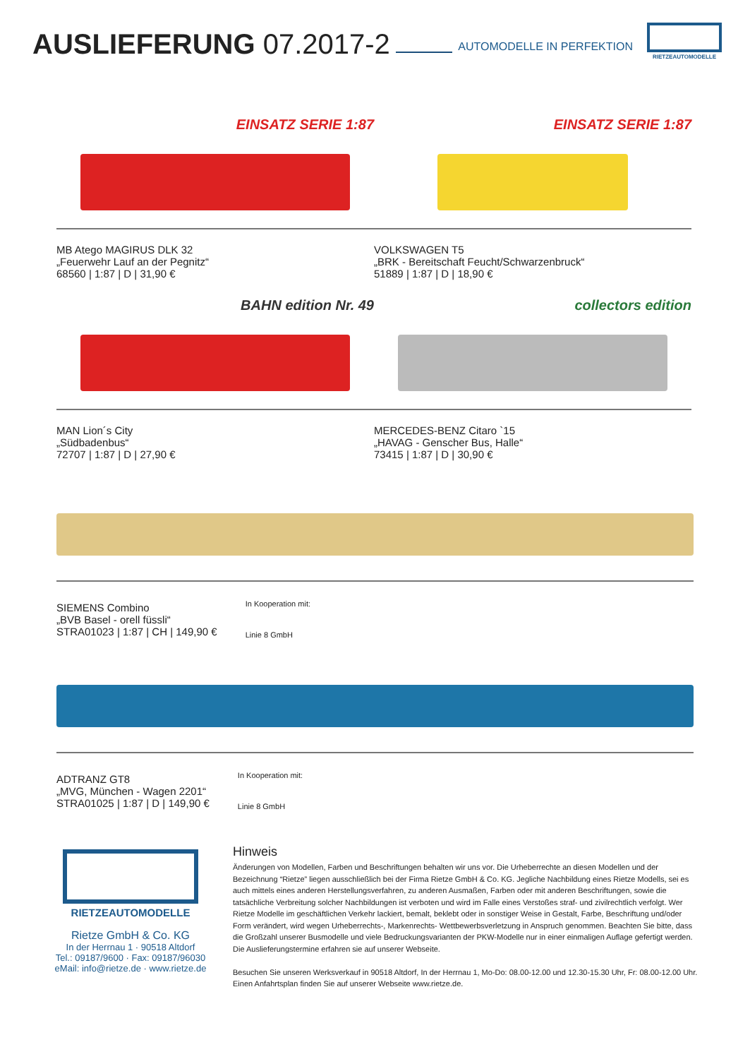AUSLIEFERUNG 07.2017-2
AUTOMODELLE IN PERFEKTION
RIETZEAUTOMODELLE
EINSATZ SERIE 1:87
MB Atego MAGIRUS DLK 32
„Feuerwehr Lauf an der Pegnitz“
68560 | 1:87 | D | 31,90 €
EINSATZ SERIE 1:87
VOLKSWAGEN T5
„BRK - Bereitschaft Feucht/Schwarzenbruck“
51889 | 1:87 | D | 18,90 €
BAHN edition Nr. 49
MAN Lion´s City
„Südbadenbus“
72707 | 1:87 | D | 27,90 €
collectors edition
MERCEDES-BENZ Citaro `15
„HAVAG - Genscher Bus, Halle“
73415 | 1:87 | D | 30,90 €
SIEMENS Combino
„BVB Basel - orell füssli“
STRA01023 | 1:87 | CH | 149,90 €
In Kooperation mit:
Linie 8 GmbH
ADTRANZ GT8
„MVG, München - Wagen 2201“
STRA01025 | 1:87 | D | 149,90 €
In Kooperation mit:
Linie 8 GmbH
RIETZEAUTOMODELLE
Rietze GmbH & Co. KG
In der Herrnau 1 · 90518 Altdorf
Tel.: 09187/9600 · Fax: 09187/96030
eMail: info@rietze.de · www.rietze.de
Hinweis
Änderungen von Modellen, Farben und Beschriftungen behalten wir uns vor. Die Urheberrechte an diesen Modellen und der Bezeichnung “Rietze” liegen ausschließlich bei der Firma Rietze GmbH & Co. KG. Jegliche Nachbildung eines Rietze Modells, sei es auch mittels eines anderen Herstellungsverfahren, zu anderen Ausmaßen, Farben oder mit anderen Beschriftungen, sowie die tatsächliche Verbreitung solcher Nachbildungen ist verboten und wird im Falle eines Verstoßes straf- und zivilrechtlich verfolgt. Wer Rietze Modelle im geschäftlichen Verkehr lackiert, bemalt, beklebt oder in sonstiger Weise in Gestalt, Farbe, Beschriftung und/oder Form verändert, wird wegen Urheberrechts-, Markenrechts- Wettbewerbsverletzung in Anspruch genommen. Beachten Sie bitte, dass die Großzahl unserer Busmodelle und viele Bedruckungsvarianten der PKW-Modelle nur in einer einmaligen Auflage gefertigt werden. Die Auslieferungstermine erfahren sie auf unserer Webseite.
Besuchen Sie unseren Werksverkauf in 90518 Altdorf, In der Herrnau 1, Mo-Do: 08.00-12.00 und 12.30-15.30 Uhr, Fr: 08.00-12.00 Uhr. Einen Anfahrtsplan finden Sie auf unserer Webseite www.rietze.de.